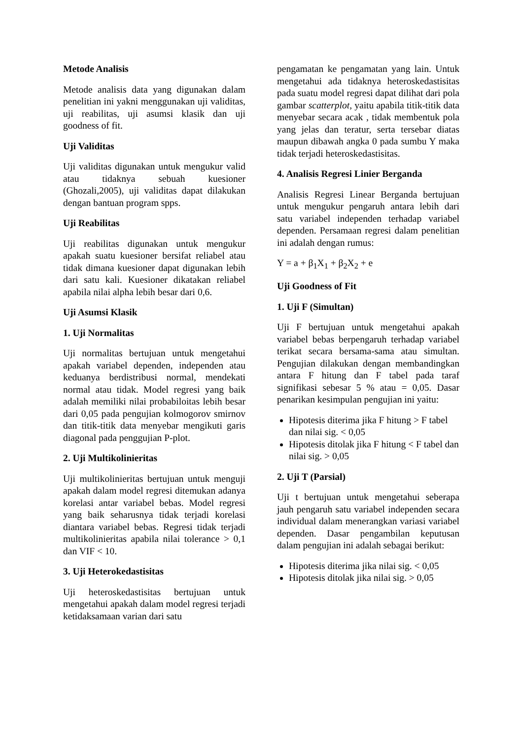Metode Analisis
Metode analisis data yang digunakan dalam penelitian ini yakni menggunakan uji validitas, uji reabilitas, uji asumsi klasik dan uji goodness of fit.
Uji Validitas
Uji validitas digunakan untuk mengukur valid atau tidaknya sebuah kuesioner (Ghozali,2005), uji validitas dapat dilakukan dengan bantuan program spps.
Uji Reabilitas
Uji reabilitas digunakan untuk mengukur apakah suatu kuesioner bersifat reliabel atau tidak dimana kuesioner dapat digunakan lebih dari satu kali. Kuesioner dikatakan reliabel apabila nilai alpha lebih besar dari 0,6.
Uji Asumsi Klasik
1. Uji Normalitas
Uji normalitas bertujuan untuk mengetahui apakah variabel dependen, independen atau keduanya berdistribusi normal, mendekati normal atau tidak. Model regresi yang baik adalah memiliki nilai probabiloitas lebih besar dari 0,05 pada pengujian kolmogorov smirnov dan titik-titik data menyebar mengikuti garis diagonal pada penggujian P-plot.
2. Uji Multikolinieritas
Uji multikolinieritas bertujuan untuk menguji apakah dalam model regresi ditemukan adanya korelasi antar variabel bebas. Model regresi yang baik seharusnya tidak terjadi korelasi diantara variabel bebas. Regresi tidak terjadi multikolinieritas apabila nilai tolerance > 0,1 dan VIF < 10.
3. Uji Heterokedastisitas
Uji heteroskedastisitas bertujuan untuk mengetahui apakah dalam model regresi terjadi ketidaksamaan varian dari satu
pengamatan ke pengamatan yang lain. Untuk mengetahui ada tidaknya heteroskedastisitas pada suatu model regresi dapat dilihat dari pola gambar scatterplot, yaitu apabila titik-titik data menyebar secara acak , tidak membentuk pola yang jelas dan teratur, serta tersebar diatas maupun dibawah angka 0 pada sumbu Y maka tidak terjadi heteroskedastisitas.
4. Analisis Regresi Linier Berganda
Analisis Regresi Linear Berganda bertujuan untuk mengukur pengaruh antara lebih dari satu variabel independen terhadap variabel dependen. Persamaan regresi dalam penelitian ini adalah dengan rumus:
Y = a + β<sub>1</sub>X<sub>1</sub> + β<sub>2</sub>X<sub>2</sub> + e
Uji Goodness of Fit
1. Uji F (Simultan)
Uji F bertujuan untuk mengetahui apakah variabel bebas berpengaruh terhadap variabel terikat secara bersama-sama atau simultan. Pengujian dilakukan dengan membandingkan antara F hitung dan F tabel pada taraf signifikasi sebesar 5 % atau = 0,05. Dasar penarikan kesimpulan pengujian ini yaitu:
Hipotesis diterima jika F hitung > F tabel dan nilai sig. < 0,05
Hipotesis ditolak jika F hitung < F tabel dan nilai sig. > 0,05
2. Uji T (Parsial)
Uji t bertujuan untuk mengetahui seberapa jauh pengaruh satu variabel independen secara individual dalam menerangkan variasi variabel dependen. Dasar pengambilan keputusan dalam pengujian ini adalah sebagai berikut:
Hipotesis diterima jika nilai sig. < 0,05
Hipotesis ditolak jika nilai sig. > 0,05